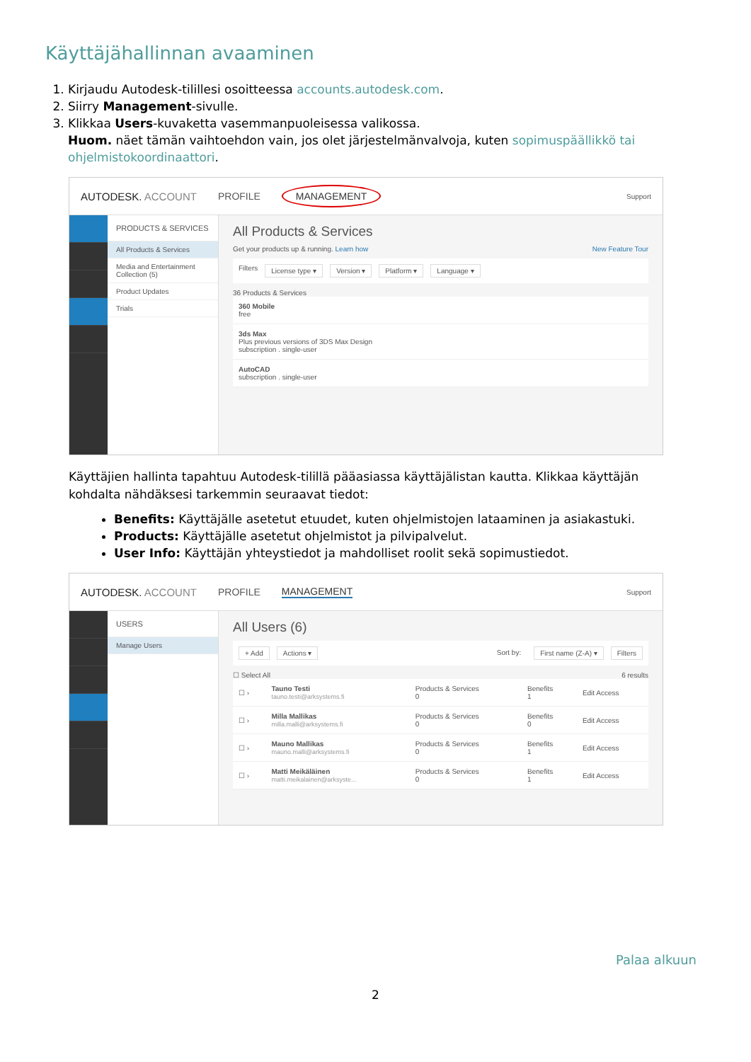Käyttäjähallinnan avaaminen
1. Kirjaudu Autodesk-tilillesi osoitteessa accounts.autodesk.com.
2. Siirry Management-sivulle.
3. Klikkaa Users-kuvaketta vasemmanpuoleisessa valikossa.
Huom. näet tämän vaihtoehdon vain, jos olet järjestelmänvalvoja, kuten sopimuspäällikkö tai ohjelmistokoordinaattori.
AUTODESK. ACCOUNT PROFILE MANAGEMENT Support
PRODUCTS & SERVICES
All Products & Services
Media and Entertainment Collection (5)
Product Updates
Trials
All Products & Services
Get your products up & running. Learn how New Feature Tour
Filters License type ▾ Version ▾ Platform ▾ Language ▾
36 Products & Services
| 360 Mobile free |
| 3ds Max Plus previous versions of 3DS Max Design subscription . single-user |
| AutoCAD subscription . single-user |
Käyttäjien hallinta tapahtuu Autodesk-tilillä pääasiassa käyttäjälistan kautta. Klikkaa käyttäjän kohdalta nähdäksesi tarkemmin seuraavat tiedot:
Benefits: Käyttäjälle asetetut etuudet, kuten ohjelmistojen lataaminen ja asiakastuki.
Products: Käyttäjälle asetetut ohjelmistot ja pilvipalvelut.
User Info: Käyttäjän yhteystiedot ja mahdolliset roolit sekä sopimustiedot.
AUTODESK. ACCOUNT PROFILE MANAGEMENT Support
USERS
Manage Users
All Users (6)
+ Add Actions ▾ Sort by: First name (Z-A) ▾ Filters
☐ Select All 6 results
| ☐ › | Tauno Testi tauno.testi@arksystems.fi | Products & Services 0 | Benefits 1 | Edit Access |
| ☐ › | Milla Mallikas milla.malli@arksystems.fi | Products & Services 0 | Benefits 0 | Edit Access |
| ☐ › | Mauno Mallikas mauno.malli@arksystems.fi | Products & Services 0 | Benefits 1 | Edit Access |
| ☐ › | Matti Meikäläinen matti.meikalainen@arksyste... | Products & Services 0 | Benefits 1 | Edit Access |
Palaa alkuun
2